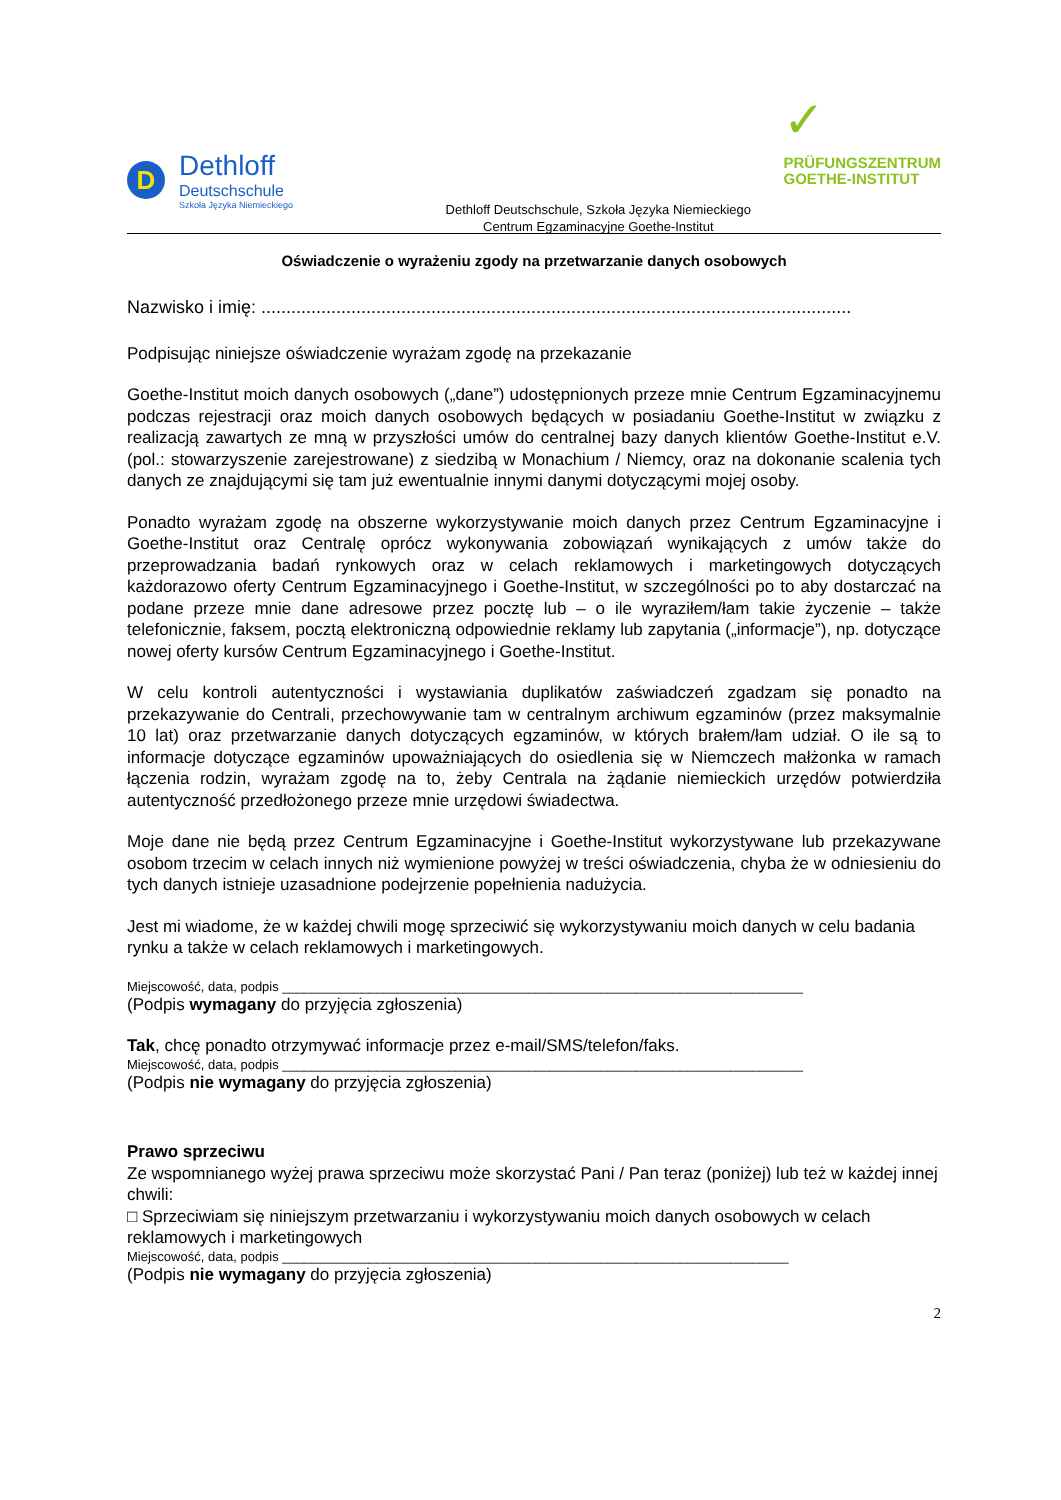D
Dethloff
Deutschschule
Szkoła Języka Niemieckiego
Dethloff Deutschschule, Szkoła Języka Niemieckiego
Centrum Egzaminacyjne Goethe-Institut
✓
PRÜFUNGSZENTRUM
GOETHE-INSTITUT
Oświadczenie o wyrażeniu zgody na przetwarzanie danych osobowych
Nazwisko i imię: ......................................................................................................................
Podpisując niniejsze oświadczenie wyrażam zgodę na przekazanie
Goethe-Institut moich danych osobowych („dane”) udostępnionych przeze mnie Centrum Egzaminacyjnemu podczas rejestracji oraz moich danych osobowych będących w posiadaniu Goethe-Institut w związku z realizacją zawartych ze mną w przyszłości umów do centralnej bazy danych klientów Goethe-Institut e.V. (pol.: stowarzyszenie zarejestrowane) z siedzibą w Monachium / Niemcy, oraz na dokonanie scalenia tych danych ze znajdującymi się tam już ewentualnie innymi danymi dotyczącymi mojej osoby.
Ponadto wyrażam zgodę na obszerne wykorzystywanie moich danych przez Centrum Egzaminacyjne i Goethe-Institut oraz Centralę oprócz wykonywania zobowiązań wynikających z umów także do przeprowadzania badań rynkowych oraz w celach reklamowych i marketingowych dotyczących każdorazowo oferty Centrum Egzaminacyjnego i Goethe-Institut, w szczególności po to aby dostarczać na podane przeze mnie dane adresowe przez pocztę lub – o ile wyraziłem/łam takie życzenie – także telefonicznie, faksem, pocztą elektroniczną odpowiednie reklamy lub zapytania („informacje”), np. dotyczące nowej oferty kursów Centrum Egzaminacyjnego i Goethe-Institut.
W celu kontroli autentyczności i wystawiania duplikatów zaświadczeń zgadzam się ponadto na przekazywanie do Centrali, przechowywanie tam w centralnym archiwum egzaminów (przez maksymalnie 10 lat) oraz przetwarzanie danych dotyczących egzaminów, w których brałem/łam udział. O ile są to informacje dotyczące egzaminów upoważniających do osiedlenia się w Niemczech małżonka w ramach łączenia rodzin, wyrażam zgodę na to, żeby Centrala na żądanie niemieckich urzędów potwierdziła autentyczność przedłożonego przeze mnie urzędowi świadectwa.
Moje dane nie będą przez Centrum Egzaminacyjne i Goethe-Institut wykorzystywane lub przekazywane osobom trzecim w celach innych niż wymienione powyżej w treści oświadczenia, chyba że w odniesieniu do tych danych istnieje uzasadnione podejrzenie popełnienia nadużycia.
Jest mi wiadome, że w każdej chwili mogę sprzeciwić się wykorzystywaniu moich danych w celu badania rynku a także w celach reklamowych i marketingowych.
Miejscowość, data, podpis ________________________________________________________________________
(Podpis wymagany do przyjęcia zgłoszenia)
Tak, chcę ponadto otrzymywać informacje przez e-mail/SMS/telefon/faks.
Miejscowość, data, podpis ________________________________________________________________________
(Podpis nie wymagany do przyjęcia zgłoszenia)
Prawo sprzeciwu
Ze wspomnianego wyżej prawa sprzeciwu może skorzystać Pani / Pan teraz (poniżej) lub też w każdej innej chwili:
□ Sprzeciwiam się niniejszym przetwarzaniu i wykorzystywaniu moich danych osobowych w celach reklamowych i marketingowych
Miejscowość, data, podpis ______________________________________________________________________
(Podpis nie wymagany do przyjęcia zgłoszenia)
2